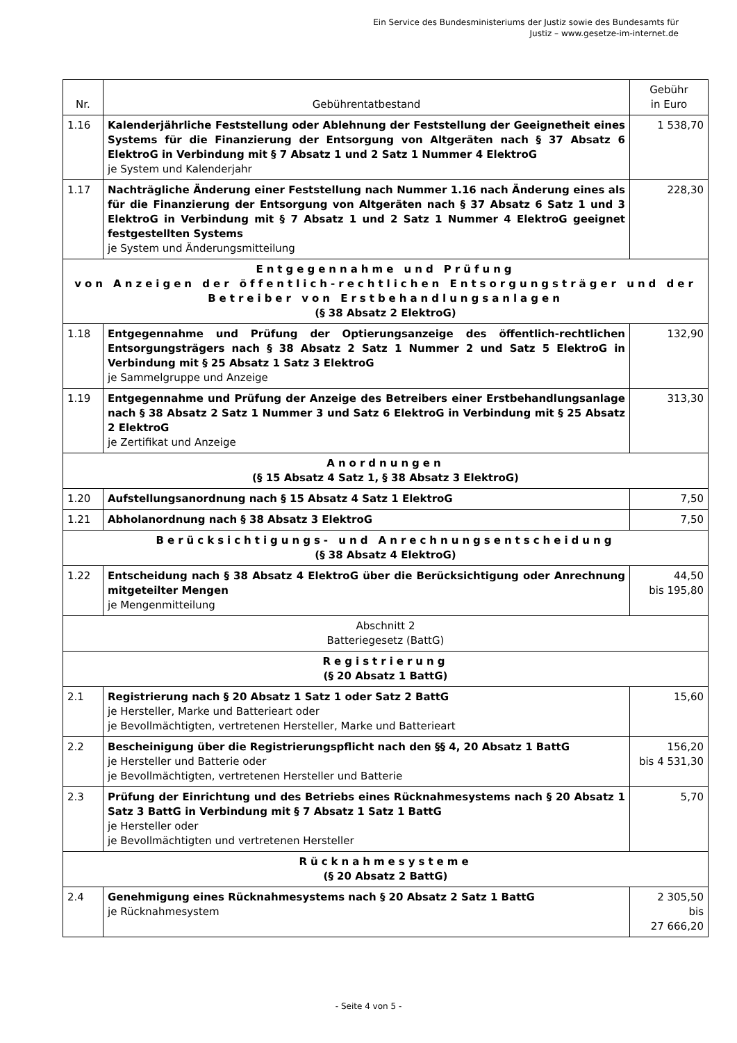Ein Service des Bundesministeriums der Justiz sowie des Bundesamts für
Justiz – www.gesetze-im-internet.de
| Nr. | Gebührentatbestand | Gebühr in Euro |
| --- | --- | --- |
| 1.16 | Kalenderjährliche Feststellung oder Ablehnung der Feststellung der Geeignetheit eines Systems für die Finanzierung der Entsorgung von Altgeräten nach § 37 Absatz 6 ElektroG in Verbindung mit § 7 Absatz 1 und 2 Satz 1 Nummer 4 ElektroG je System und Kalenderjahr | 1 538,70 |
| 1.17 | Nachträgliche Änderung einer Feststellung nach Nummer 1.16 nach Änderung eines als für die Finanzierung der Entsorgung von Altgeräten nach § 37 Absatz 6 Satz 1 und 3 ElektroG in Verbindung mit § 7 Absatz 1 und 2 Satz 1 Nummer 4 ElektroG geeignet festgestellten Systems je System und Änderungsmitteilung | 228,30 |
| Entgegennahme und Prüfung von Anzeigen der öffentlich-rechtlichen Entsorgungsträger und der Betreiber von Erstbehandlungsanlagen (§ 38 Absatz 2 ElektroG) | | |
| 1.18 | Entgegennahme und Prüfung der Optierungsanzeige des öffentlich-rechtlichen Entsorgungsträgers nach § 38 Absatz 2 Satz 1 Nummer 2 und Satz 5 ElektroG in Verbindung mit § 25 Absatz 1 Satz 3 ElektroG je Sammelgruppe und Anzeige | 132,90 |
| 1.19 | Entgegennahme und Prüfung der Anzeige des Betreibers einer Erstbehandlungsanlage nach § 38 Absatz 2 Satz 1 Nummer 3 und Satz 6 ElektroG in Verbindung mit § 25 Absatz 2 ElektroG je Zertifikat und Anzeige | 313,30 |
| Anordnungen (§ 15 Absatz 4 Satz 1, § 38 Absatz 3 ElektroG) | | |
| 1.20 | Aufstellungsanordnung nach § 15 Absatz 4 Satz 1 ElektroG | 7,50 |
| 1.21 | Abholanordnung nach § 38 Absatz 3 ElektroG | 7,50 |
| Berücksichtigungs- und Anrechnungsentscheidung (§ 38 Absatz 4 ElektroG) | | |
| 1.22 | Entscheidung nach § 38 Absatz 4 ElektroG über die Berücksichtigung oder Anrechnung mitgeteilter Mengen je Mengenmitteilung | 44,50 bis 195,80 |
| Abschnitt 2 Batteriegesetz (BattG) | | |
| Registrierung (§ 20 Absatz 1 BattG) | | |
| 2.1 | Registrierung nach § 20 Absatz 1 Satz 1 oder Satz 2 BattG je Hersteller, Marke und Batterieart oder je Bevollmächtigten, vertretenen Hersteller, Marke und Batterieart | 15,60 |
| 2.2 | Bescheinigung über die Registrierungspflicht nach den §§ 4, 20 Absatz 1 BattG je Hersteller und Batterie oder je Bevollmächtigten, vertretenen Hersteller und Batterie | 156,20 bis 4 531,30 |
| 2.3 | Prüfung der Einrichtung und des Betriebs eines Rücknahmesystems nach § 20 Absatz 1 Satz 3 BattG in Verbindung mit § 7 Absatz 1 Satz 1 BattG je Hersteller oder je Bevollmächtigten und vertretenen Hersteller | 5,70 |
| Rücknahmesysteme (§ 20 Absatz 2 BattG) | | |
| 2.4 | Genehmigung eines Rücknahmesystems nach § 20 Absatz 2 Satz 1 BattG je Rücknahmesystem | 2 305,50 bis 27 666,20 |
- Seite 4 von 5 -